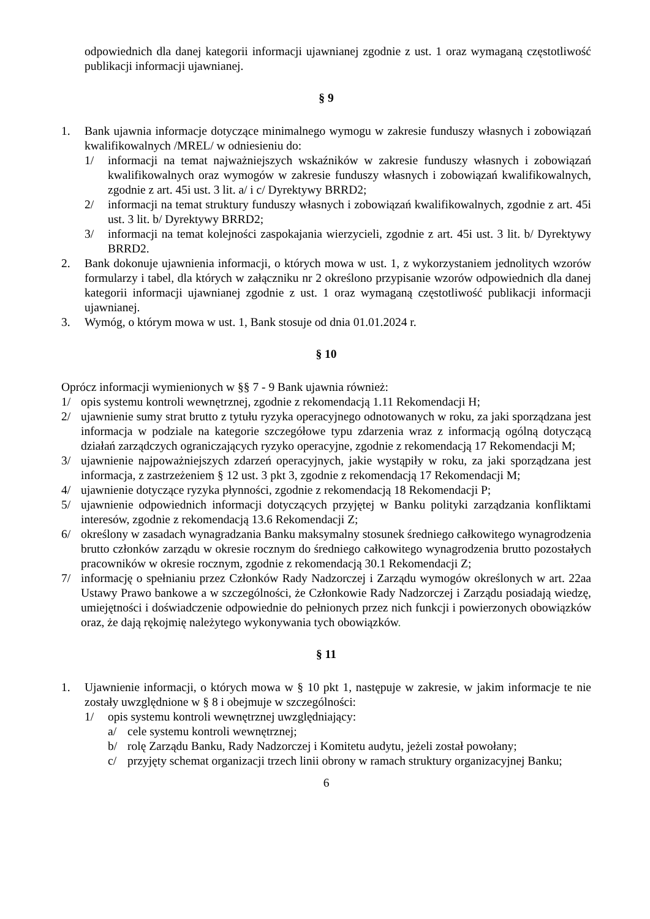odpowiednich dla danej kategorii informacji ujawnianej zgodnie z ust. 1 oraz wymaganą częstotliwość publikacji informacji ujawnianej.
§ 9
1. Bank ujawnia informacje dotyczące minimalnego wymogu w zakresie funduszy własnych i zobowiązań kwalifikowalnych /MREL/ w odniesieniu do:
1/ informacji na temat najważniejszych wskaźników w zakresie funduszy własnych i zobowiązań kwalifikowalnych oraz wymogów w zakresie funduszy własnych i zobowiązań kwalifikowalnych, zgodnie z art. 45i ust. 3 lit. a/ i c/ Dyrektywy BRRD2;
2/ informacji na temat struktury funduszy własnych i zobowiązań kwalifikowalnych, zgodnie z art. 45i ust. 3 lit. b/ Dyrektywy BRRD2;
3/ informacji na temat kolejności zaspokajania wierzycieli, zgodnie z art. 45i ust. 3 lit. b/ Dyrektywy BRRD2.
2. Bank dokonuje ujawnienia informacji, o których mowa w ust. 1, z wykorzystaniem jednolitych wzorów formularzy i tabel, dla których w załączniku nr 2 określono przypisanie wzorów odpowiednich dla danej kategorii informacji ujawnianej zgodnie z ust. 1 oraz wymaganą częstotliwość publikacji informacji ujawnianej.
3. Wymóg, o którym mowa w ust. 1, Bank stosuje od dnia 01.01.2024 r.
§ 10
Oprócz informacji wymienionych w §§ 7 - 9 Bank ujawnia również:
1/ opis systemu kontroli wewnętrznej, zgodnie z rekomendacją 1.11 Rekomendacji H;
2/ ujawnienie sumy strat brutto z tytułu ryzyka operacyjnego odnotowanych w roku, za jaki sporządzana jest informacja w podziale na kategorie szczegółowe typu zdarzenia wraz z informacją ogólną dotyczącą działań zarządczych ograniczających ryzyko operacyjne, zgodnie z rekomendacją 17 Rekomendacji M;
3/ ujawnienie najpoważniejszych zdarzeń operacyjnych, jakie wystąpiły w roku, za jaki sporządzana jest informacja, z zastrzeżeniem § 12 ust. 3 pkt 3, zgodnie z rekomendacją 17 Rekomendacji M;
4/ ujawnienie dotyczące ryzyka płynności, zgodnie z rekomendacją 18 Rekomendacji P;
5/ ujawnienie odpowiednich informacji dotyczących przyjętej w Banku polityki zarządzania konfliktami interesów, zgodnie z rekomendacją 13.6 Rekomendacji Z;
6/ określony w zasadach wynagradzania Banku maksymalny stosunek średniego całkowitego wynagrodzenia brutto członków zarządu w okresie rocznym do średniego całkowitego wynagrodzenia brutto pozostałych pracowników w okresie rocznym, zgodnie z rekomendacją 30.1 Rekomendacji Z;
7/ informację o spełnianiu przez Członków Rady Nadzorczej i Zarządu wymogów określonych w art. 22aa Ustawy Prawo bankowe a w szczególności, że Członkowie Rady Nadzorczej i Zarządu posiadają wiedzę, umiejętności i doświadczenie odpowiednie do pełnionych przez nich funkcji i powierzonych obowiązków oraz, że dają rękojmię należytego wykonywania tych obowiązków.
§ 11
1. Ujawnienie informacji, o których mowa w § 10 pkt 1, następuje w zakresie, w jakim informacje te nie zostały uwzględnione w § 8 i obejmuje w szczególności:
1/ opis systemu kontroli wewnętrznej uwzględniający:
a/ cele systemu kontroli wewnętrznej;
b/ rolę Zarządu Banku, Rady Nadzorczej i Komitetu audytu, jeżeli został powołany;
c/ przyjęty schemat organizacji trzech linii obrony w ramach struktury organizacyjnej Banku;
6